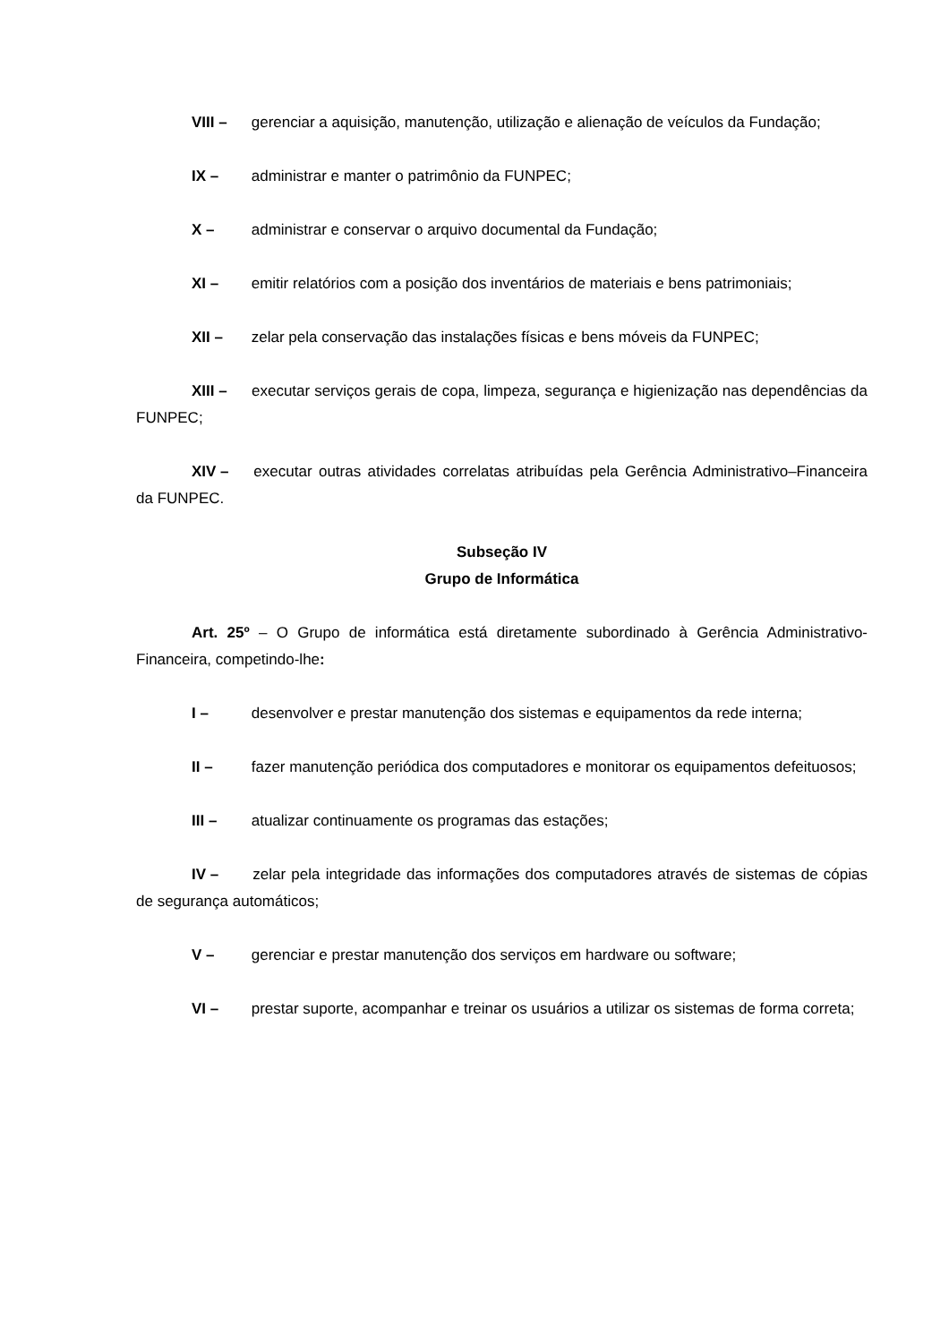VIII – gerenciar a aquisição, manutenção, utilização e alienação de veículos da Fundação;
IX – administrar e manter o patrimônio da FUNPEC;
X – administrar e conservar o arquivo documental da Fundação;
XI – emitir relatórios com a posição dos inventários de materiais e bens patrimoniais;
XII – zelar pela conservação das instalações físicas e bens móveis da FUNPEC;
XIII – executar serviços gerais de copa, limpeza, segurança e higienização nas dependências da FUNPEC;
XIV – executar outras atividades correlatas atribuídas pela Gerência Administrativo–Financeira da FUNPEC.
Subseção IV
Grupo de Informática
Art. 25º – O Grupo de informática está diretamente subordinado à Gerência Administrativo-Financeira, competindo-lhe:
I – desenvolver e prestar manutenção dos sistemas e equipamentos da rede interna;
II – fazer manutenção periódica dos computadores e monitorar os equipamentos defeituosos;
III – atualizar continuamente os programas das estações;
IV – zelar pela integridade das informações dos computadores através de sistemas de cópias de segurança automáticos;
V – gerenciar e prestar manutenção dos serviços em hardware ou software;
VI – prestar suporte, acompanhar e treinar os usuários a utilizar os sistemas de forma correta;